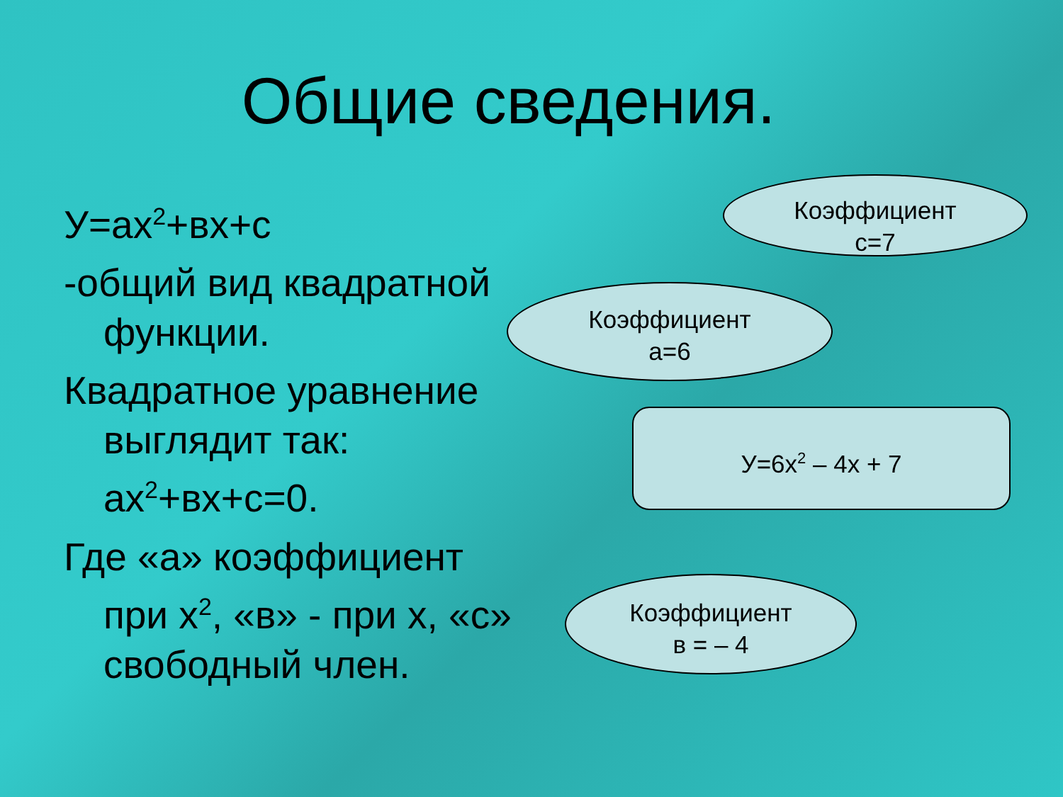Общие сведения.
У=ах<sup>2</sup>+вх+с
-общий вид квадратной функции.
Квадратное уравнение выглядит так: ах<sup>2</sup>+вх+с=0.
Где «а» коэффициент при х<sup>2</sup>, «в» - при х, «с» свободный член.
Коэффициент
с=7
Коэффициент
а=6
У=6х<sup>2</sup> – 4х + 7
Коэффициент
в = – 4